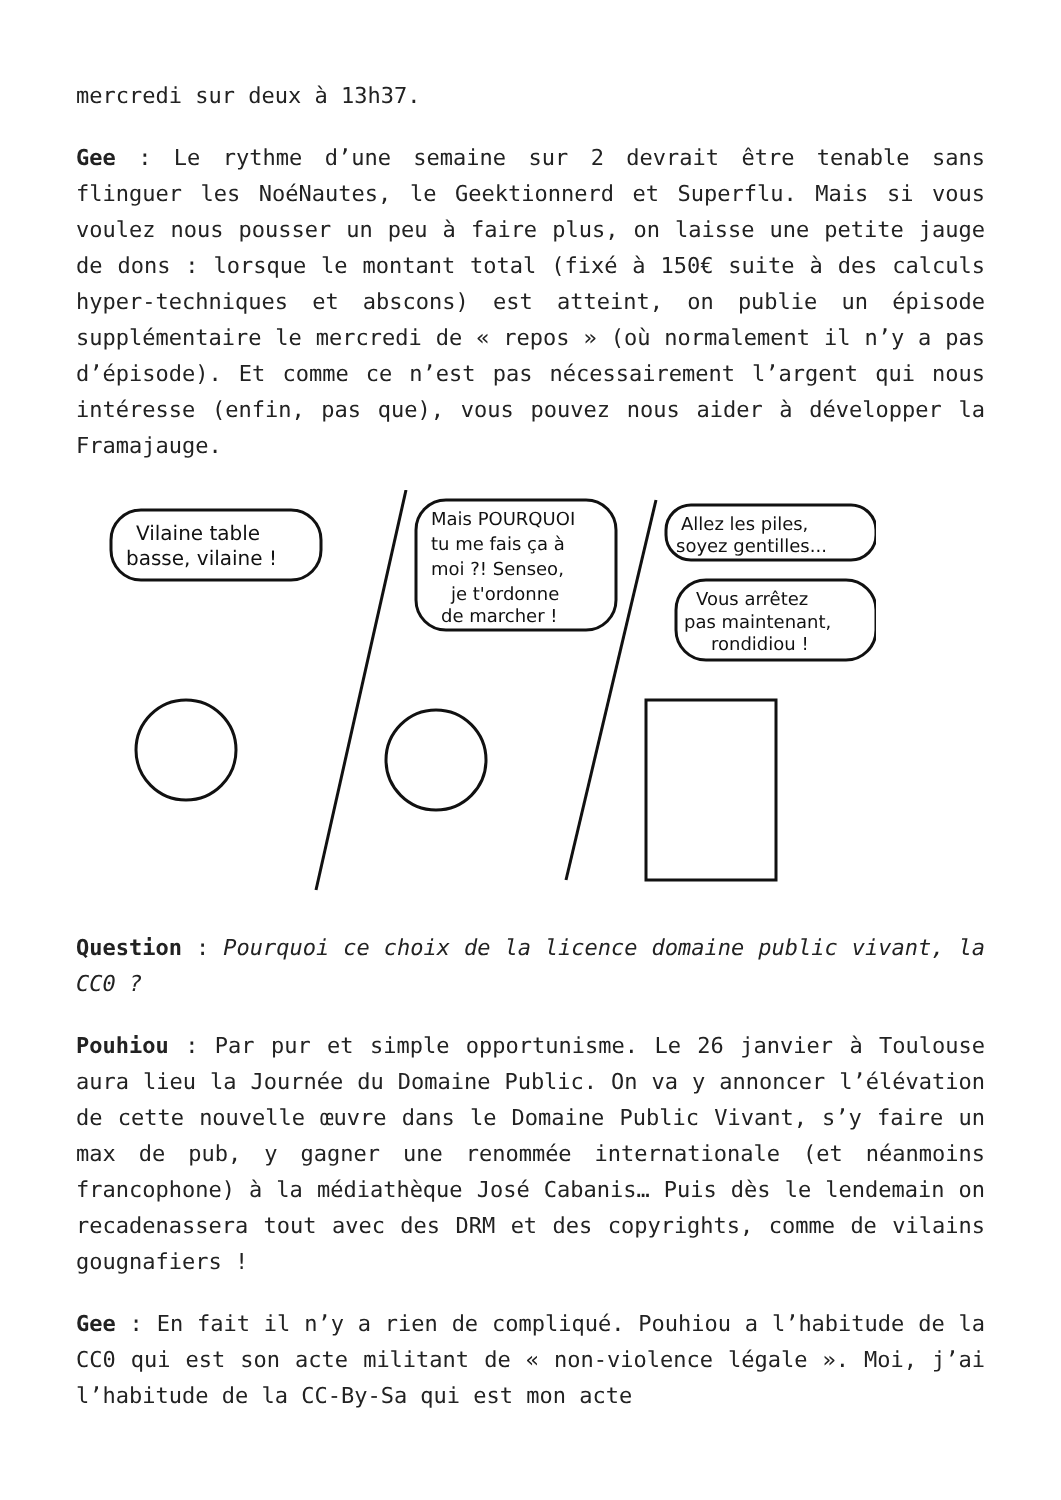mercredi sur deux à 13h37.
Gee : Le rythme d’une semaine sur 2 devrait être tenable sans flinguer les NoéNautes, le Geektionnerd et Superflu. Mais si vous voulez nous pousser un peu à faire plus, on laisse une petite jauge de dons : lorsque le montant total (fixé à 150€ suite à des calculs hyper-techniques et abscons) est atteint, on publie un épisode supplémentaire le mercredi de « repos » (où normalement il n’y a pas d’épisode). Et comme ce n’est pas nécessairement l’argent qui nous intéresse (enfin, pas que), vous pouvez nous aider à développer la Framajauge.
Vilaine table
basse, vilaine !
Mais POURQUOI
tu me fais ça à
moi ?! Senseo,
je t'ordonne
de marcher !
Allez les piles,
soyez gentilles...
Vous arrêtez
pas maintenant,
rondidiou !
Question : Pourquoi ce choix de la licence domaine public vivant, la CC0 ?
Pouhiou : Par pur et simple opportunisme. Le 26 janvier à Toulouse aura lieu la Journée du Domaine Public. On va y annoncer l’élévation de cette nouvelle œuvre dans le Domaine Public Vivant, s’y faire un max de pub, y gagner une renommée internationale (et néanmoins francophone) à la médiathèque José Cabanis… Puis dès le lendemain on recadenassera tout avec des DRM et des copyrights, comme de vilains gougnafiers !
Gee : En fait il n’y a rien de compliqué. Pouhiou a l’habitude de la CC0 qui est son acte militant de « non-violence légale ». Moi, j’ai l’habitude de la CC-By-Sa qui est mon acte